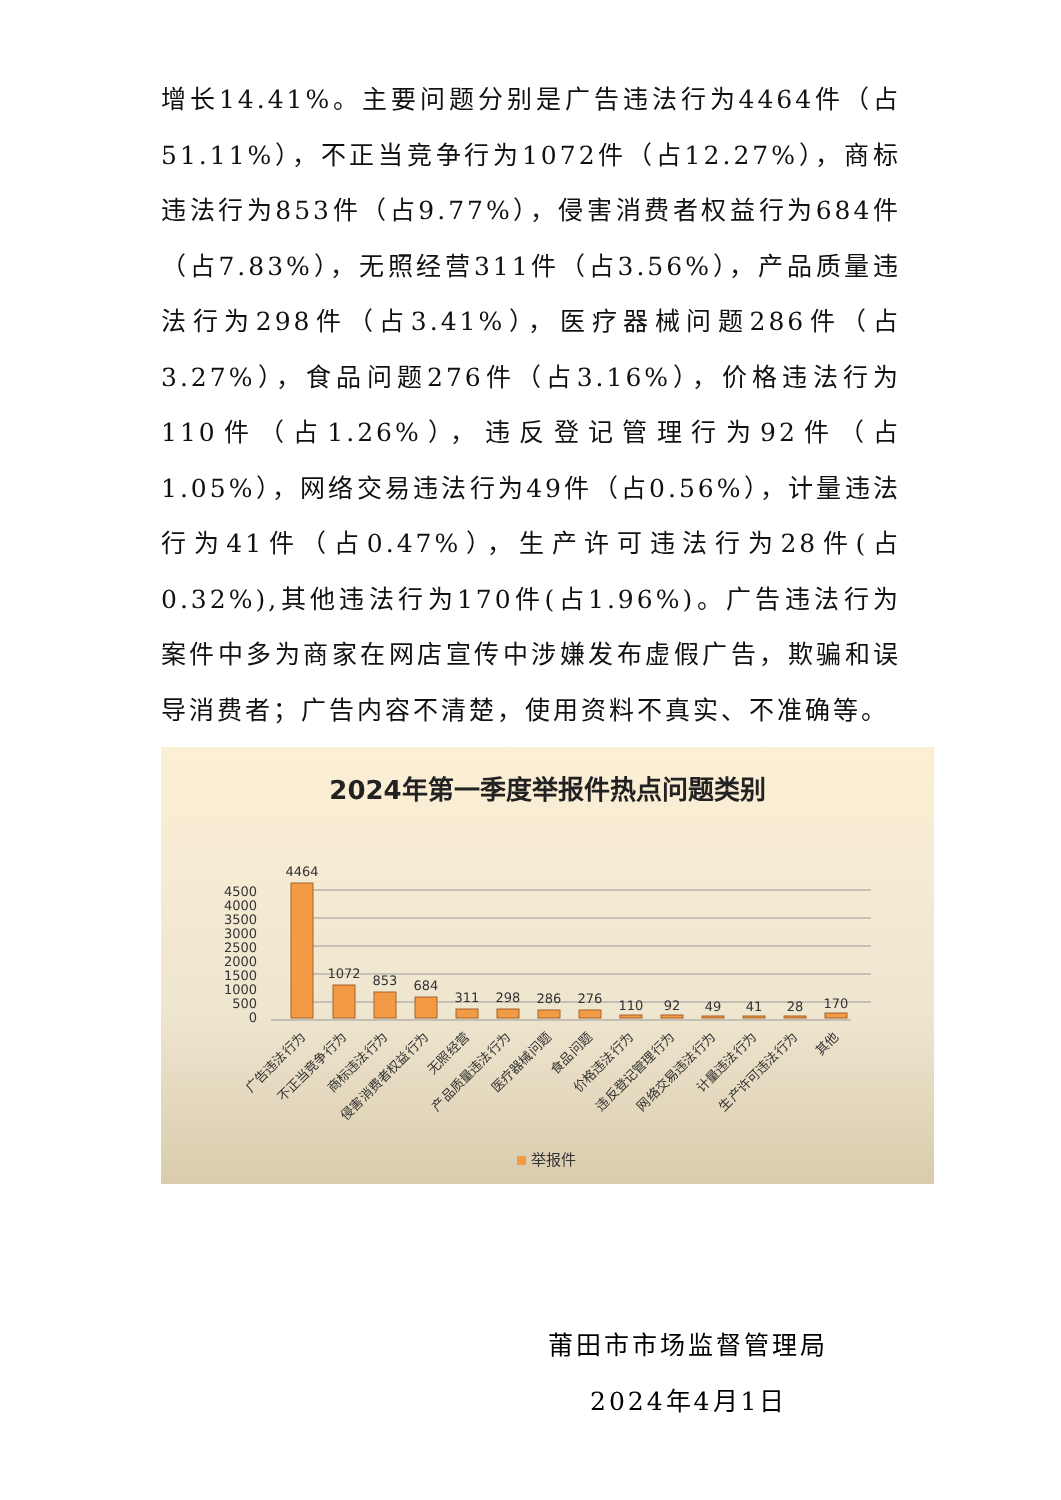增长14.41%。主要问题分别是广告违法行为4464件（占51.11%），不正当竞争行为1072件（占12.27%），商标违法行为853件（占9.77%），侵害消费者权益行为684件（占7.83%），无照经营311件（占3.56%），产品质量违法行为298件（占3.41%），医疗器械问题286件（占3.27%），食品问题276件（占3.16%），价格违法行为110件（占1.26%），违反登记管理行为92件（占1.05%），网络交易违法行为49件（占0.56%），计量违法行为41件（占0.47%），生产许可违法行为28件(占0.32%),其他违法行为170件(占1.96%)。广告违法行为案件中多为商家在网店宣传中涉嫌发布虚假广告，欺骗和误导消费者；广告内容不清楚，使用资料不真实、不准确等。
2024年第一季度举报件热点问题类别
4500
4000
3500
3000
2500
2000
1500
1000
500
0
4464
1072
853
684
311
298
286
276
110
92
49
41
28
170
广告违法行为
不正当竞争行为
商标违法行为
侵害消费者权益行为
无照经营
产品质量违法行为
医疗器械问题
食品问题
价格违法行为
违反登记管理行为
网络交易违法行为
计量违法行为
生产许可违法行为
其他
举报件
莆田市市场监督管理局
2024年4月1日